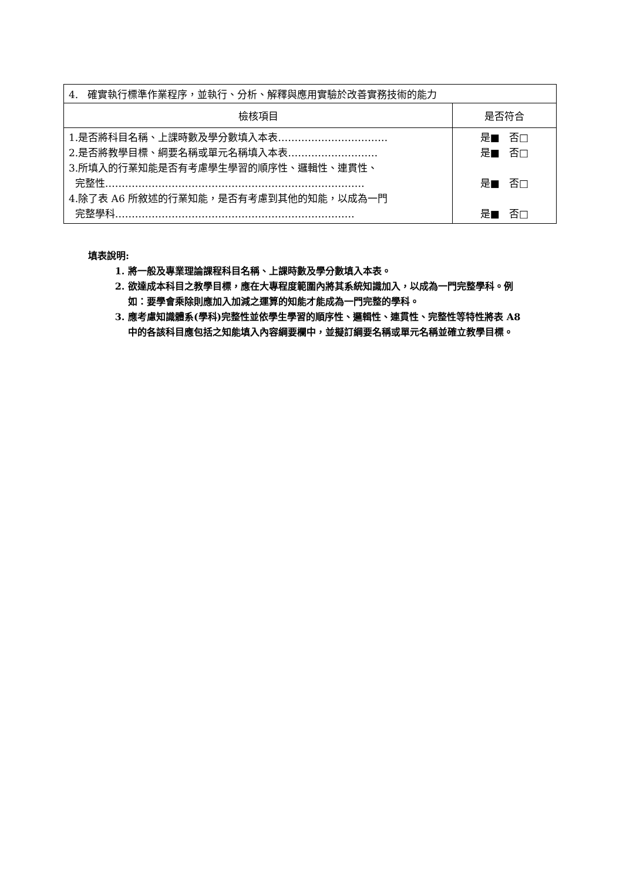| 4. 確實執行標準作業程序，並執行、分析、解釋與應用實驗於改善實務技術的能力 | |
| 檢核項目 | 是否符合 |
| 1.是否將科目名稱、上課時數及學分數填入本表…………………………… 2.是否將教學目標、綱要名稱或單元名稱填入本表……………………… 3.所填入的行業知能是否有考慮學生學習的順序性、邏輯性、連貫性、 完整性…………………………………………………………………… 4.除了表 A6 所敘述的行業知能，是否有考慮到其他的知能，以成為一門 完整學科……………………………………………………………… | 是■ 否□ 是■ 否□ 是■ 否□ 是■ 否□ |
填表說明:
1. 將一般及專業理論課程科目名稱、上課時數及學分數填入本表。
2. 欲達成本科目之教學目標，應在大專程度範圍內將其系統知識加入，以成為一門完整學科。例如：要學會乘除則應加入加減之運算的知能才能成為一門完整的學科。
3. 應考慮知識體系(學科)完整性並依學生學習的順序性、邏輯性、連貫性、完整性等特性將表 A8 中的各該科目應包括之知能填入內容綱要欄中，並擬訂綱要名稱或單元名稱並確立教學目標。